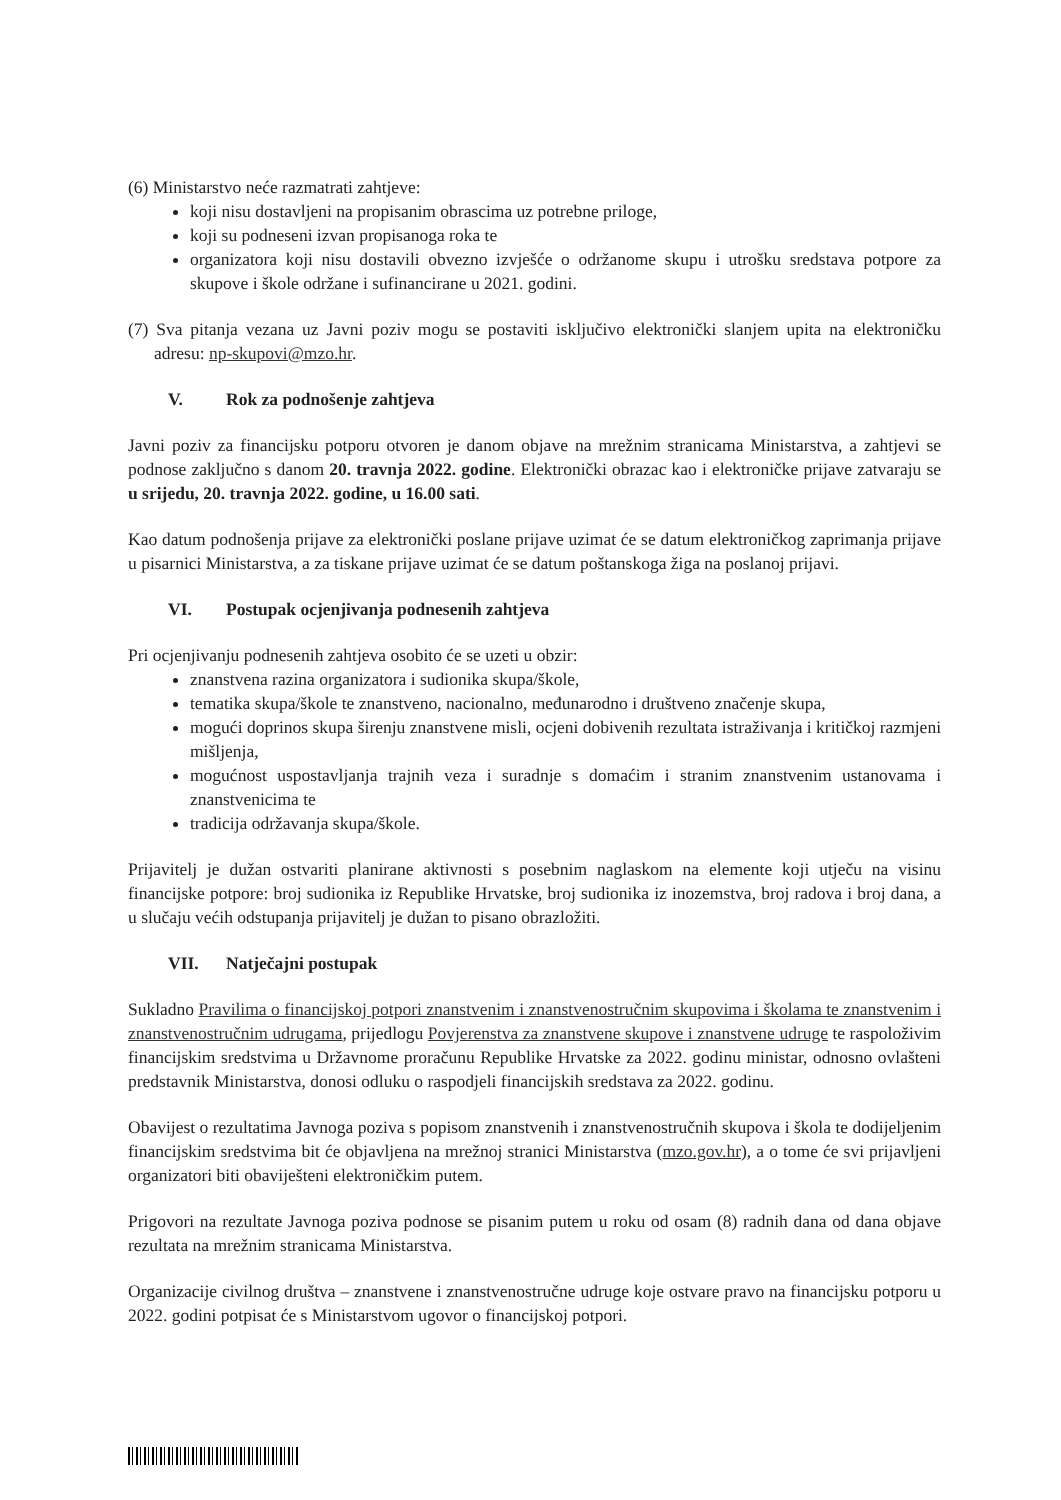(6) Ministarstvo neće razmatrati zahtjeve:
koji nisu dostavljeni na propisanim obrascima uz potrebne priloge,
koji su podneseni izvan propisanoga roka te
organizatora koji nisu dostavili obvezno izvješće o održanome skupu i utrošku sredstava potpore za skupove i škole održane i sufinancirane u 2021. godini.
(7) Sva pitanja vezana uz Javni poziv mogu se postaviti isključivo elektronički slanjem upita na elektroničku adresu: np-skupovi@mzo.hr.
V. Rok za podnošenje zahtjeva
Javni poziv za financijsku potporu otvoren je danom objave na mrežnim stranicama Ministarstva, a zahtjevi se podnose zaključno s danom 20. travnja 2022. godine. Elektronički obrazac kao i elektroničke prijave zatvaraju se u srijedu, 20. travnja 2022. godine, u 16.00 sati.
Kao datum podnošenja prijave za elektronički poslane prijave uzimat će se datum elektroničkog zaprimanja prijave u pisarnici Ministarstva, a za tiskane prijave uzimat će se datum poštanskoga žiga na poslanoj prijavi.
VI. Postupak ocjenjivanja podnesenih zahtjeva
Pri ocjenjivanju podnesenih zahtjeva osobito će se uzeti u obzir:
znanstvena razina organizatora i sudionika skupa/škole,
tematika skupa/škole te znanstveno, nacionalno, međunarodno i društveno značenje skupa,
mogući doprinos skupa širenju znanstvene misli, ocjeni dobivenih rezultata istraživanja i kritičkoj razmjeni mišljenja,
mogućnost uspostavljanja trajnih veza i suradnje s domaćim i stranim znanstvenim ustanovama i znanstvenicima te
tradicija održavanja skupa/škole.
Prijavitelj je dužan ostvariti planirane aktivnosti s posebnim naglaskom na elemente koji utječu na visinu financijske potpore: broj sudionika iz Republike Hrvatske, broj sudionika iz inozemstva, broj radova i broj dana, a u slučaju većih odstupanja prijavitelj je dužan to pisano obrazložiti.
VII. Natječajni postupak
Sukladno Pravilima o financijskoj potpori znanstvenim i znanstvenostručnim skupovima i školama te znanstvenim i znanstvenostručnim udrugama, prijedlogu Povjerenstva za znanstvene skupove i znanstvene udruge te raspoloživim financijskim sredstvima u Državnome proračunu Republike Hrvatske za 2022. godinu ministar, odnosno ovlašteni predstavnik Ministarstva, donosi odluku o raspodjeli financijskih sredstava za 2022. godinu.
Obavijest o rezultatima Javnoga poziva s popisom znanstvenih i znanstvenostručnih skupova i škola te dodijeljenim financijskim sredstvima bit će objavljena na mrežnoj stranici Ministarstva (mzo.gov.hr), a o tome će svi prijavljeni organizatori biti obaviješteni elektroničkim putem.
Prigovori na rezultate Javnoga poziva podnose se pisanim putem u roku od osam (8) radnih dana od dana objave rezultata na mrežnim stranicama Ministarstva.
Organizacije civilnog društva – znanstvene i znanstvenostručne udruge koje ostvare pravo na financijsku potporu u 2022. godini potpisat će s Ministarstvom ugovor o financijskoj potpori.